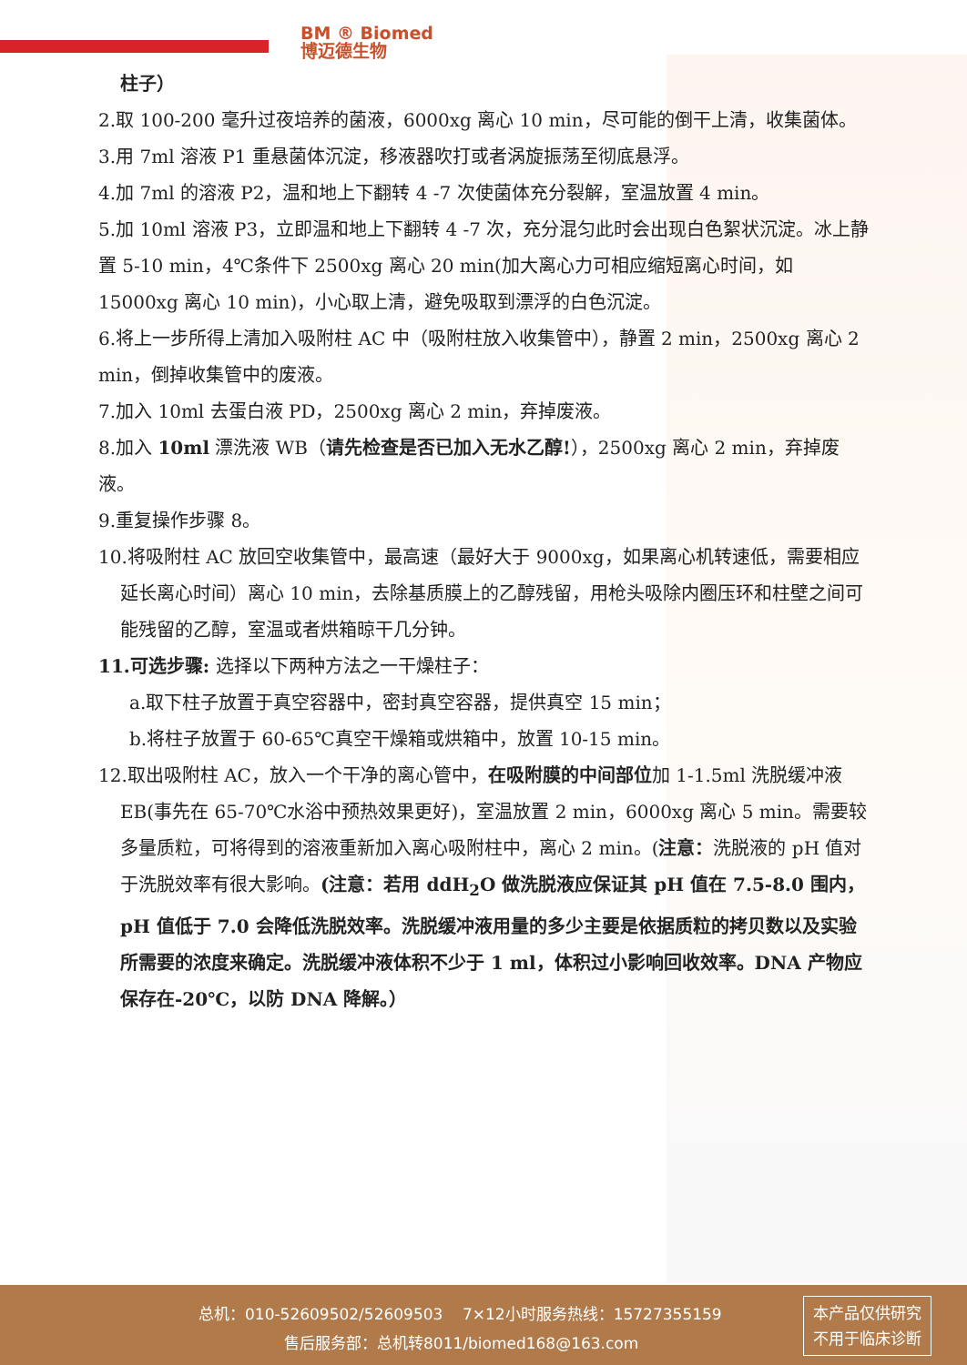BM ® Biomed
博迈德生物
柱子）
2.取 100-200 毫升过夜培养的菌液，6000xg 离心 10 min，尽可能的倒干上清，收集菌体。
3.用 7ml 溶液 P1 重悬菌体沉淀，移液器吹打或者涡旋振荡至彻底悬浮。
4.加 7ml 的溶液 P2，温和地上下翻转 4 -7 次使菌体充分裂解，室温放置 4 min。
5.加 10ml 溶液 P3，立即温和地上下翻转 4 -7 次，充分混匀此时会出现白色絮状沉淀。冰上静置 5-10 min，4℃条件下 2500xg 离心 20 min(加大离心力可相应缩短离心时间，如 15000xg 离心 10 min)，小心取上清，避免吸取到漂浮的白色沉淀。
6.将上一步所得上清加入吸附柱 AC 中（吸附柱放入收集管中），静置 2 min，2500xg 离心 2 min，倒掉收集管中的废液。
7.加入 10ml 去蛋白液 PD，2500xg 离心 2 min，弃掉废液。
8.加入 10ml 漂洗液 WB（请先检查是否已加入无水乙醇!），2500xg 离心 2 min，弃掉废液。
9.重复操作步骤 8。
10.将吸附柱 AC 放回空收集管中，最高速（最好大于 9000xg，如果离心机转速低，需要相应延长离心时间）离心 10 min，去除基质膜上的乙醇残留，用枪头吸除内圈压环和柱壁之间可能残留的乙醇，室温或者烘箱晾干几分钟。
11.可选步骤: 选择以下两种方法之一干燥柱子：
a.取下柱子放置于真空容器中，密封真空容器，提供真空 15 min；
b.将柱子放置于 60-65℃真空干燥箱或烘箱中，放置 10-15 min。
12.取出吸附柱 AC，放入一个干净的离心管中，在吸附膜的中间部位加 1-1.5ml 洗脱缓冲液 EB(事先在 65-70℃水浴中预热效果更好)，室温放置 2 min，6000xg 离心 5 min。需要较多量质粒，可将得到的溶液重新加入离心吸附柱中，离心 2 min。(注意：洗脱液的 pH 值对于洗脱效率有很大影响。(注意：若用 ddH<sub>2</sub>O 做洗脱液应保证其 pH 值在 7.5-8.0 围内，pH 值低于 7.0 会降低洗脱效率。洗脱缓冲液用量的多少主要是依据质粒的拷贝数以及实验所需要的浓度来确定。洗脱缓冲液体积不少于 1 ml，体积过小影响回收效率。DNA 产物应保存在-20℃，以防 DNA 降解。）
总机：010-52609502/52609503 7×12小时服务热线：15727355159
售后服务部：总机转8011/biomed168@163.com
本产品仅供研究
不用于临床诊断